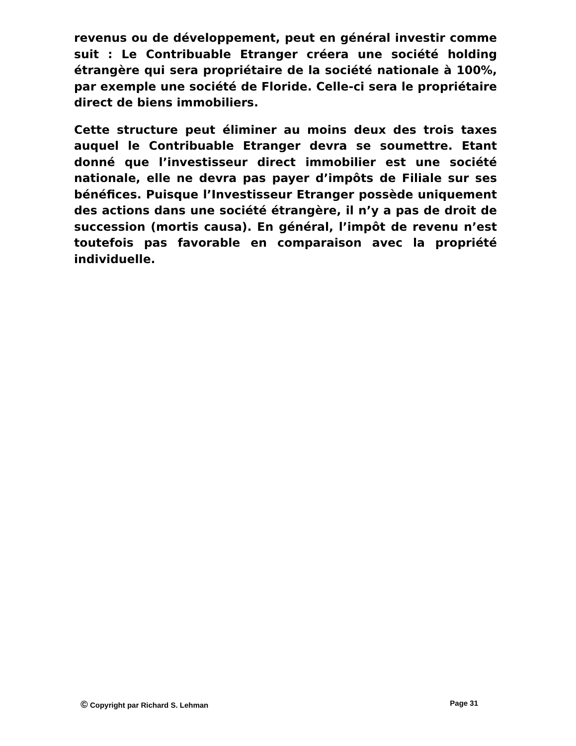revenus ou de développement, peut en général investir comme suit : Le Contribuable Etranger créera une société holding étrangère qui sera propriétaire de la société nationale à 100%, par exemple une société de Floride. Celle-ci sera le propriétaire direct de biens immobiliers.
Cette structure peut éliminer au moins deux des trois taxes auquel le Contribuable Etranger devra se soumettre. Etant donné que l’investisseur direct immobilier est une société nationale, elle ne devra pas payer d’impôts de Filiale sur ses bénéfices. Puisque l’Investisseur Etranger possède uniquement des actions dans une société étrangère, il n’y a pas de droit de succession (mortis causa). En général, l’impôt de revenu n’est toutefois pas favorable en comparaison avec la propriété individuelle.
© Copyright par Richard S. Lehman
Page 31